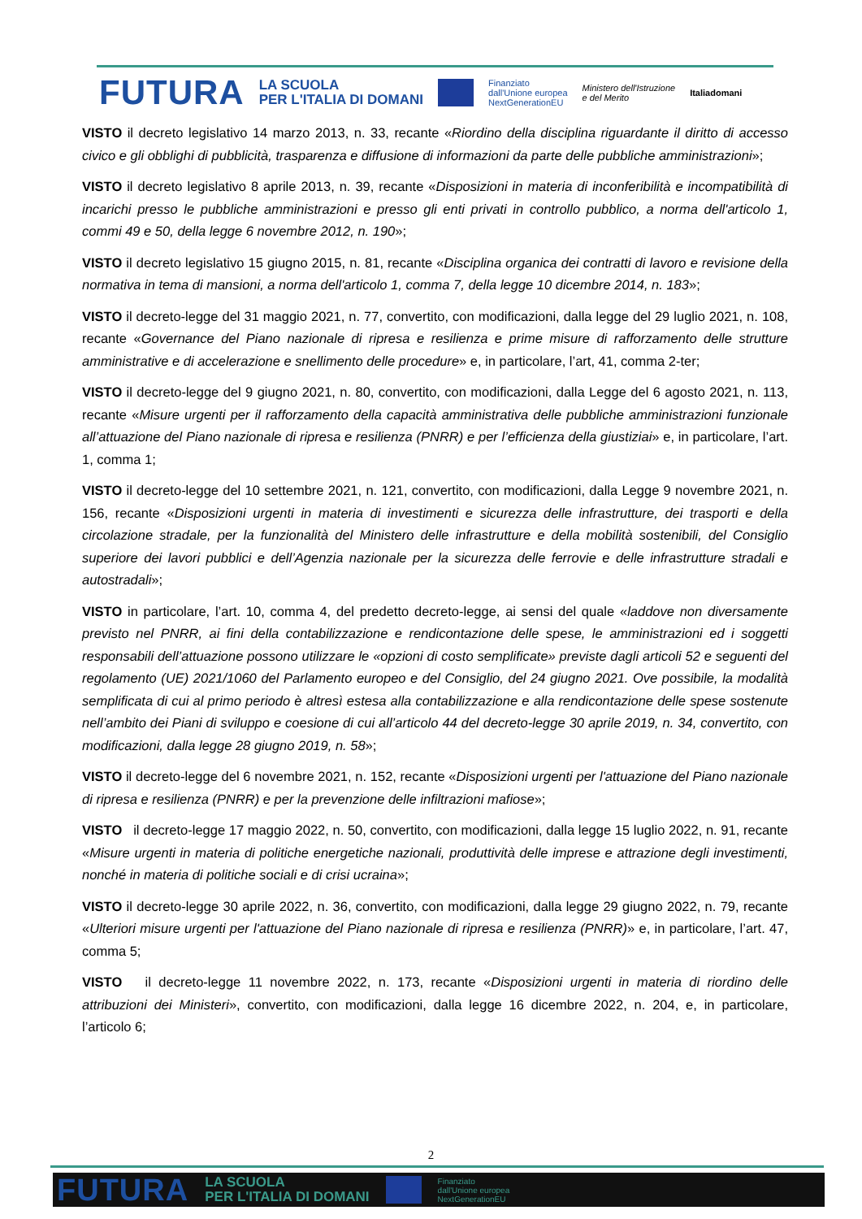FUTURA LA SCUOLA
PER L'ITALIA DI DOMANI Finanziato
dall'Unione europea
NextGenerationEU Ministero dell'Istruzione
e del Merito Italiadomani
VISTO il decreto legislativo 14 marzo 2013, n. 33, recante «Riordino della disciplina riguardante il diritto di accesso civico e gli obblighi di pubblicità, trasparenza e diffusione di informazioni da parte delle pubbliche amministrazioni»;
VISTO il decreto legislativo 8 aprile 2013, n. 39, recante «Disposizioni in materia di inconferibilità e incompatibilità di incarichi presso le pubbliche amministrazioni e presso gli enti privati in controllo pubblico, a norma dell'articolo 1, commi 49 e 50, della legge 6 novembre 2012, n. 190»;
VISTO il decreto legislativo 15 giugno 2015, n. 81, recante «Disciplina organica dei contratti di lavoro e revisione della normativa in tema di mansioni, a norma dell'articolo 1, comma 7, della legge 10 dicembre 2014, n. 183»;
VISTO il decreto-legge del 31 maggio 2021, n. 77, convertito, con modificazioni, dalla legge del 29 luglio 2021, n. 108, recante «Governance del Piano nazionale di ripresa e resilienza e prime misure di rafforzamento delle strutture amministrative e di accelerazione e snellimento delle procedure» e, in particolare, l’art, 41, comma 2-ter;
VISTO il decreto-legge del 9 giugno 2021, n. 80, convertito, con modificazioni, dalla Legge del 6 agosto 2021, n. 113, recante «Misure urgenti per il rafforzamento della capacità amministrativa delle pubbliche amministrazioni funzionale all’attuazione del Piano nazionale di ripresa e resilienza (PNRR) e per l’efficienza della giustiziai» e, in particolare, l’art. 1, comma 1;
VISTO il decreto-legge del 10 settembre 2021, n. 121, convertito, con modificazioni, dalla Legge 9 novembre 2021, n. 156, recante «Disposizioni urgenti in materia di investimenti e sicurezza delle infrastrutture, dei trasporti e della circolazione stradale, per la funzionalità del Ministero delle infrastrutture e della mobilità sostenibili, del Consiglio superiore dei lavori pubblici e dell’Agenzia nazionale per la sicurezza delle ferrovie e delle infrastrutture stradali e autostradali»;
VISTO in particolare, l’art. 10, comma 4, del predetto decreto-legge, ai sensi del quale «laddove non diversamente previsto nel PNRR, ai fini della contabilizzazione e rendicontazione delle spese, le amministrazioni ed i soggetti responsabili dell’attuazione possono utilizzare le «opzioni di costo semplificate» previste dagli articoli 52 e seguenti del regolamento (UE) 2021/1060 del Parlamento europeo e del Consiglio, del 24 giugno 2021. Ove possibile, la modalità semplificata di cui al primo periodo è altresì estesa alla contabilizzazione e alla rendicontazione delle spese sostenute nell’ambito dei Piani di sviluppo e coesione di cui all’articolo 44 del decreto-legge 30 aprile 2019, n. 34, convertito, con modificazioni, dalla legge 28 giugno 2019, n. 58»;
VISTO il decreto-legge del 6 novembre 2021, n. 152, recante «Disposizioni urgenti per l'attuazione del Piano nazionale di ripresa e resilienza (PNRR) e per la prevenzione delle infiltrazioni mafiose»;
VISTO il decreto-legge 17 maggio 2022, n. 50, convertito, con modificazioni, dalla legge 15 luglio 2022, n. 91, recante «Misure urgenti in materia di politiche energetiche nazionali, produttività delle imprese e attrazione degli investimenti, nonché in materia di politiche sociali e di crisi ucraina»;
VISTO il decreto-legge 30 aprile 2022, n. 36, convertito, con modificazioni, dalla legge 29 giugno 2022, n. 79, recante «Ulteriori misure urgenti per l'attuazione del Piano nazionale di ripresa e resilienza (PNRR)» e, in particolare, l’art. 47, comma 5;
VISTO il decreto-legge 11 novembre 2022, n. 173, recante «Disposizioni urgenti in materia di riordino delle attribuzioni dei Ministeri», convertito, con modificazioni, dalla legge 16 dicembre 2022, n. 204, e, in particolare, l’articolo 6;
2
FUTURA LA SCUOLA
PER L'ITALIA DI DOMANI Finanziato
dall'Unione europea
NextGenerationEU